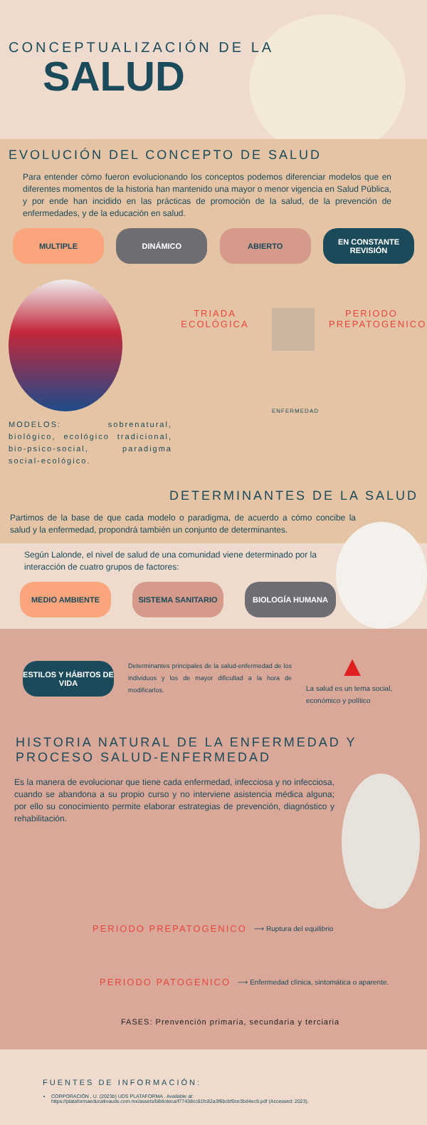CONCEPTUALIZACIÓN DE LA
SALUD
EVOLUCIÓN DEL CONCEPTO DE SALUD
Para entender cómo fueron evolucionando los conceptos podemos diferenciar modelos que en diferentes momentos de la historia han mantenido una mayor o menor vigencia en Salud Pública, y por ende han incidido en las prácticas de promoción de la salud, de la prevención de enfermedades, y de la educación en salud.
MULTIPLE DINÁMICO ABIERTO EN CONSTANTE REVISIÓN
MODELOS: sobrenatural, biológico, ecológico tradicional, bio-psico-social, paradigma social-ecológico.
TRIADA ECOLÓGICA
PERIODO PREPATOGENICO
ENFERMEDAD
DETERMINANTES DE LA SALUD
Partimos de la base de que cada modelo o paradigma, de acuerdo a cómo concibe la salud y la enfermedad, propondrá también un conjunto de determinantes.
Según Lalonde, el nivel de salud de una comunidad viene determinado por la interacción de cuatro grupos de factores:
MEDIO AMBIENTE SISTEMA SANITARIO BIOLOGÍA HUMANA
ESTILOS Y HÁBITOS DE VIDA
Determinantes principales de la salud-enfermedad de los individuos y los de mayor dificultad a la hora de modificarlos.
▲
La salud es un tema social, económico y político
HISTORIA NATURAL DE LA ENFERMEDAD Y PROCESO SALUD-ENFERMEDAD
Es la manera de evolucionar que tiene cada enfermedad, infecciosa y no infecciosa, cuando se abandona a su propio curso y no interviene asistencia médica alguna; por ello su conocimiento permite elaborar estrategias de prevención, diagnóstico y rehabilitación.
PERIODO PREPATOGENICO
⟶ Ruptura del equilibrio
PERIODO PATOGENICO
⟶ Enfermedad clínica, sintomática o aparente.
FASES: Prenvención primaria, secundaria y terciaria
FUENTES DE INFORMACIÓN:
CORPORACIÓN , U. (2023b) UDS PLATAFORMA . Available at: https://plataformaeducativauds.com.mx/assets/biblioteca/f77438cc81fc82a3f6bcbf0ce3bd4ec9.pdf (Accessed: 2023).